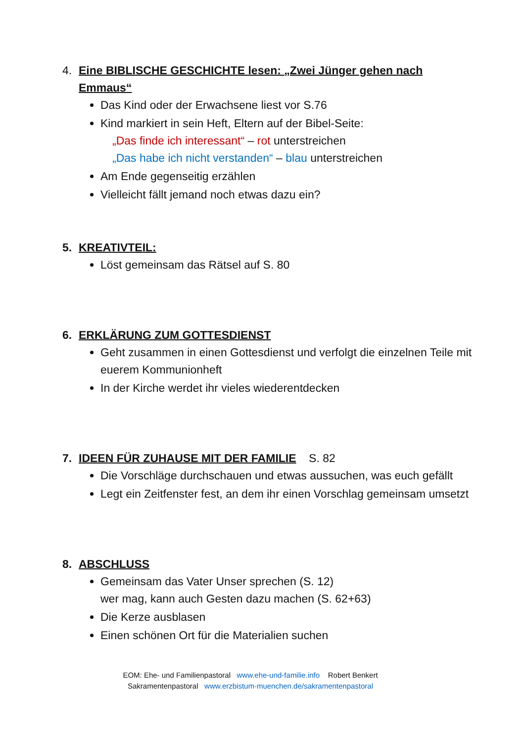4. Eine BIBLISCHE GESCHICHTE lesen: „Zwei Jünger gehen nach Emmaus“
Das Kind oder der Erwachsene liest vor S.76
Kind markiert in sein Heft, Eltern auf der Bibel-Seite:
„Das finde ich interessant“ – rot unterstreichen
„Das habe ich nicht verstanden“ – blau unterstreichen
Am Ende gegenseitig erzählen
Vielleicht fällt jemand noch etwas dazu ein?
5. KREATIVTEIL:
Löst gemeinsam das Rätsel auf S. 80
6. ERKLÄRUNG ZUM GOTTESDIENST
Geht zusammen in einen Gottesdienst und verfolgt die einzelnen Teile mit euerem Kommunionheft
In der Kirche werdet ihr vieles wiederentdecken
7. IDEEN FÜR ZUHAUSE MIT DER FAMILIE S. 82
Die Vorschläge durchschauen und etwas aussuchen, was euch gefällt
Legt ein Zeitfenster fest, an dem ihr einen Vorschlag gemeinsam umsetzt
8. ABSCHLUSS
Gemeinsam das Vater Unser sprechen (S. 12)
wer mag, kann auch Gesten dazu machen (S. 62+63)
Die Kerze ausblasen
Einen schönen Ort für die Materialien suchen
EOM: Ehe- und Familienpastoral www.ehe-und-familie.info Robert Benkert
Sakramentenpastoral www.erzbistum-muenchen.de/sakramentenpastoral